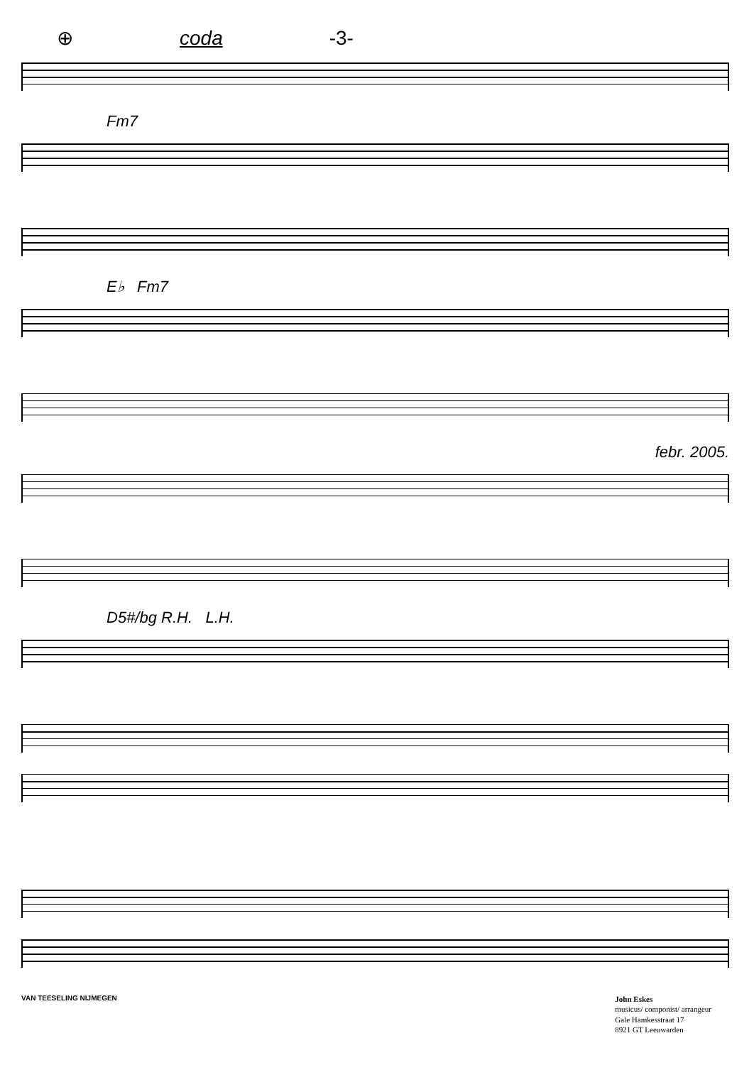⊕ coda -3-
Fm7
E♭ Fm7
febr. 2005.
D5#/bg R.H. L.H.
VAN TEESELING NIJMEGEN
John Eskes
musicus/ componist/ arrangeur
Gale Hamkesstraat 17
8921 GT Leeuwarden